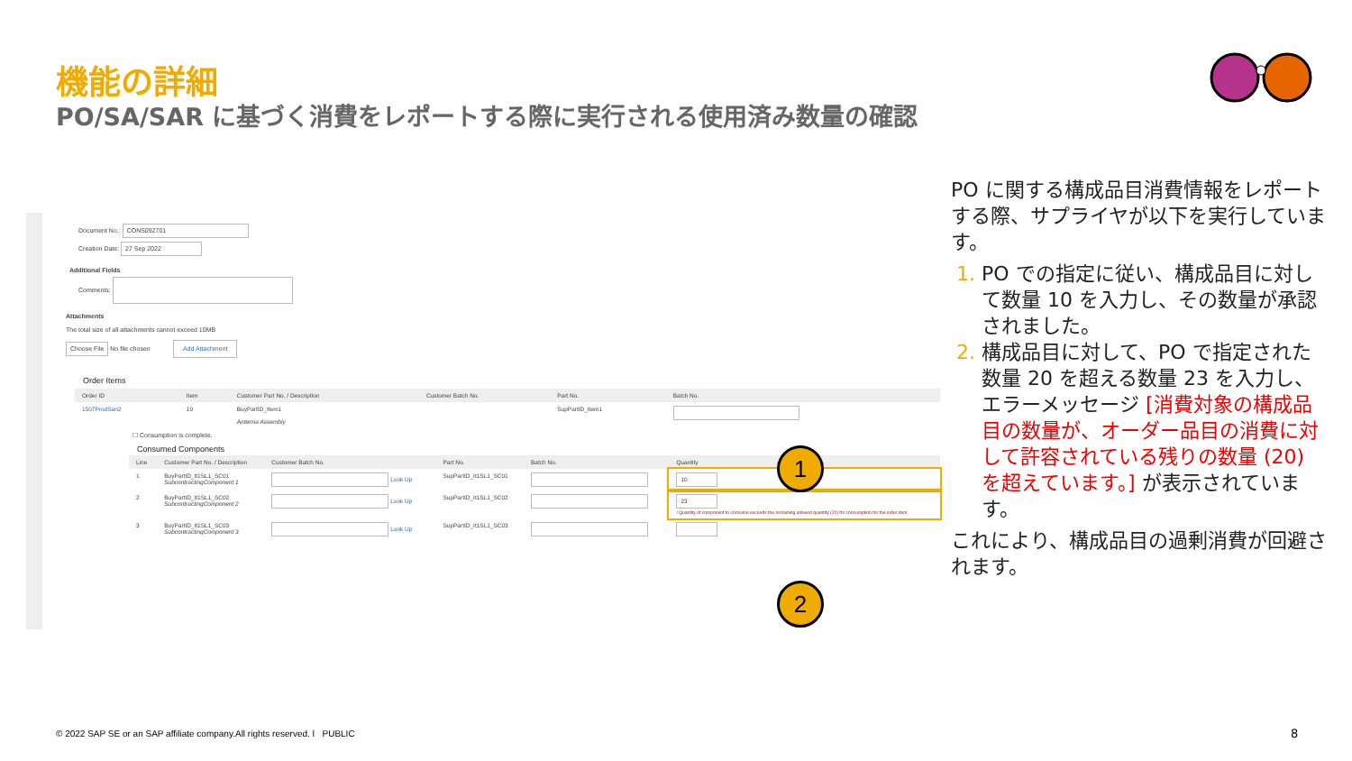機能の詳細
PO/SA/SAR に基づく消費をレポートする際に実行される使用済み数量の確認
Document No.: CONS092701
Creation Date: 27 Sep 2022
Additional Fields
Comments:
Attachments
The total size of all attachments cannot exceed 10MB
Choose File No file chosen Add Attachment
Order Items
| Order ID | Item | Customer Part No. / Description | Customer Batch No. | Part No. | Batch No. |
| --- | --- | --- | --- | --- | --- |
| 1507ProdSan2 | 10 | BuyPartID_Item1 Antenna Assembly | | SupPartID_Item1 | |
☐ Consumption is complete.
Consumed Components
| Line | Customer Part No. / Description | Customer Batch No. | Part No. | Batch No. | Quantity |
| --- | --- | --- | --- | --- | --- |
| 1 | BuyPartID_It1SL1_SC01 SubcontractingComponent 1 | Look Up | SupPartID_It1SL1_SC01 | | 10 |
| 2 | BuyPartID_It1SL1_SC02 SubcontractingComponent 2 | Look Up | SupPartID_It1SL1_SC02 | | 23 ! Quantity of component to consume exceeds the remaining allowed quantity (20) for consumption for the order item |
| 3 | BuyPartID_It1SL1_SC03 SubcontractingComponent 3 | Look Up | SupPartID_It1SL1_SC03 | | |
1
2
PO に関する構成品目消費情報をレポートする際、サプライヤが以下を実行しています。
PO での指定に従い、構成品目に対して数量 10 を入力し、その数量が承認されました。
構成品目に対して、PO で指定された数量 20 を超える数量 23 を入力し、エラーメッセージ [消費対象の構成品目の数量が、オーダー品目の消費に対して許容されている残りの数量 (20) を超えています。] が表示されています。
これにより、構成品目の過剰消費が回避されます。
© 2022 SAP SE or an SAP affiliate company.All rights reserved. ǀ PUBLIC
8